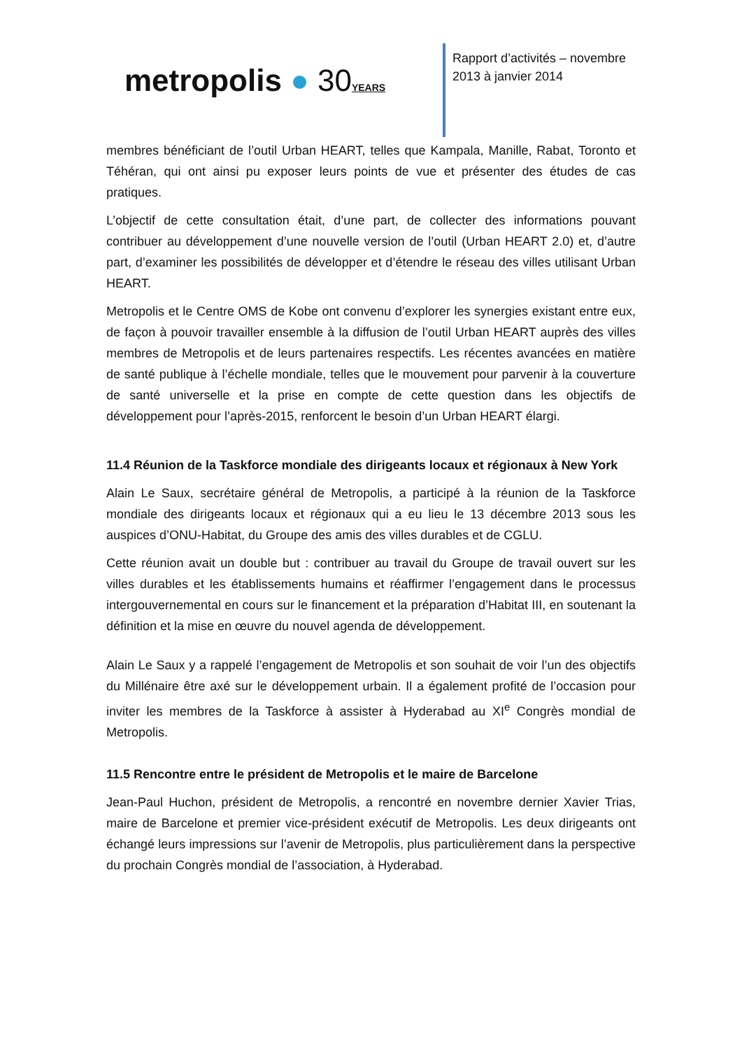metropolis ● 30 YEARS
Rapport d’activités – novembre
2013 à janvier 2014
membres bénéficiant de l’outil Urban HEART, telles que Kampala, Manille, Rabat, Toronto et Téhéran, qui ont ainsi pu exposer leurs points de vue et présenter des études de cas pratiques.
L’objectif de cette consultation était, d’une part, de collecter des informations pouvant contribuer au développement d’une nouvelle version de l’outil (Urban HEART 2.0) et, d’autre part, d’examiner les possibilités de développer et d’étendre le réseau des villes utilisant Urban HEART.
Metropolis et le Centre OMS de Kobe ont convenu d’explorer les synergies existant entre eux, de façon à pouvoir travailler ensemble à la diffusion de l’outil Urban HEART auprès des villes membres de Metropolis et de leurs partenaires respectifs. Les récentes avancées en matière de santé publique à l’échelle mondiale, telles que le mouvement pour parvenir à la couverture de santé universelle et la prise en compte de cette question dans les objectifs de développement pour l’après-2015, renforcent le besoin d’un Urban HEART élargi.
11.4 Réunion de la Taskforce mondiale des dirigeants locaux et régionaux à New York
Alain Le Saux, secrétaire général de Metropolis, a participé à la réunion de la Taskforce mondiale des dirigeants locaux et régionaux qui a eu lieu le 13 décembre 2013 sous les auspices d’ONU-Habitat, du Groupe des amis des villes durables et de CGLU.
Cette réunion avait un double but : contribuer au travail du Groupe de travail ouvert sur les villes durables et les établissements humains et réaffirmer l’engagement dans le processus intergouvernemental en cours sur le financement et la préparation d’Habitat III, en soutenant la définition et la mise en œuvre du nouvel agenda de développement.
Alain Le Saux y a rappelé l’engagement de Metropolis et son souhait de voir l’un des objectifs du Millénaire être axé sur le développement urbain. Il a également profité de l’occasion pour inviter les membres de la Taskforce à assister à Hyderabad au XI<sup>e</sup> Congrès mondial de Metropolis.
11.5 Rencontre entre le président de Metropolis et le maire de Barcelone
Jean-Paul Huchon, président de Metropolis, a rencontré en novembre dernier Xavier Trias, maire de Barcelone et premier vice-président exécutif de Metropolis. Les deux dirigeants ont échangé leurs impressions sur l’avenir de Metropolis, plus particulièrement dans la perspective du prochain Congrès mondial de l’association, à Hyderabad.